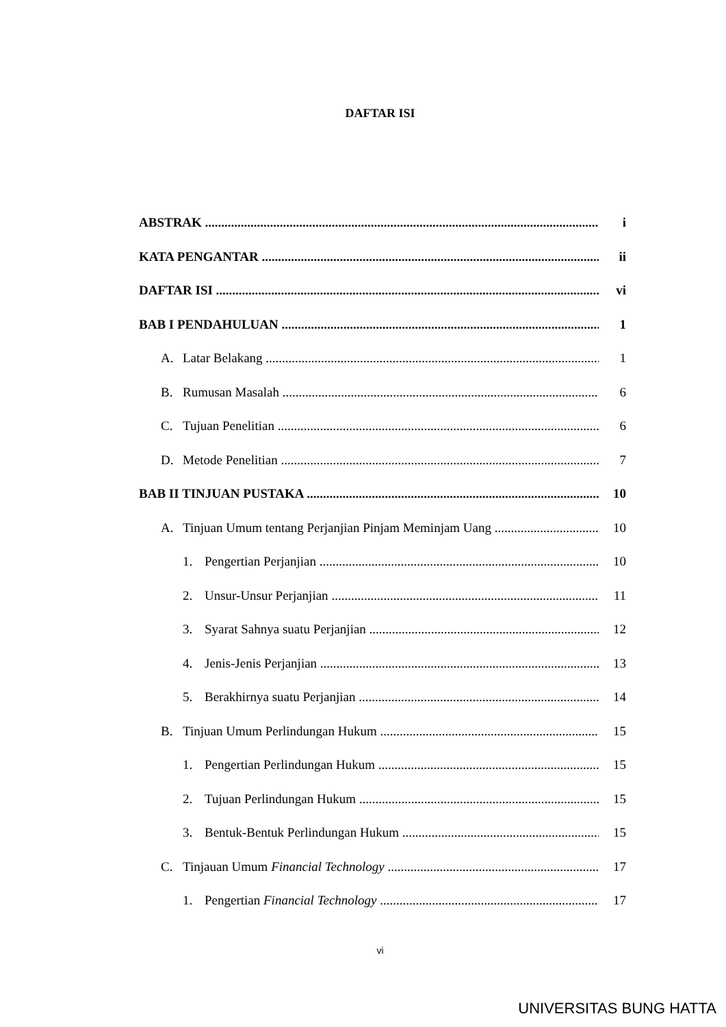DAFTAR ISI
ABSTRAK i
KATA PENGANTAR ii
DAFTAR ISI vi
BAB I PENDAHULUAN 1
A. Latar Belakang 1
B. Rumusan Masalah 6
C. Tujuan Penelitian 6
D. Metode Penelitian 7
BAB II TINJUAN PUSTAKA 10
A. Tinjuan Umum tentang Perjanjian Pinjam Meminjam Uang 10
1. Pengertian Perjanjian 10
2. Unsur-Unsur Perjanjian 11
3. Syarat Sahnya suatu Perjanjian 12
4. Jenis-Jenis Perjanjian 13
5. Berakhirnya suatu Perjanjian 14
B. Tinjuan Umum Perlindungan Hukum 15
1. Pengertian Perlindungan Hukum 15
2. Tujuan Perlindungan Hukum 15
3. Bentuk-Bentuk Perlindungan Hukum 15
C. Tinjauan Umum Financial Technology 17
1. Pengertian Financial Technology 17
vi
UNIVERSITAS BUNG HATTA